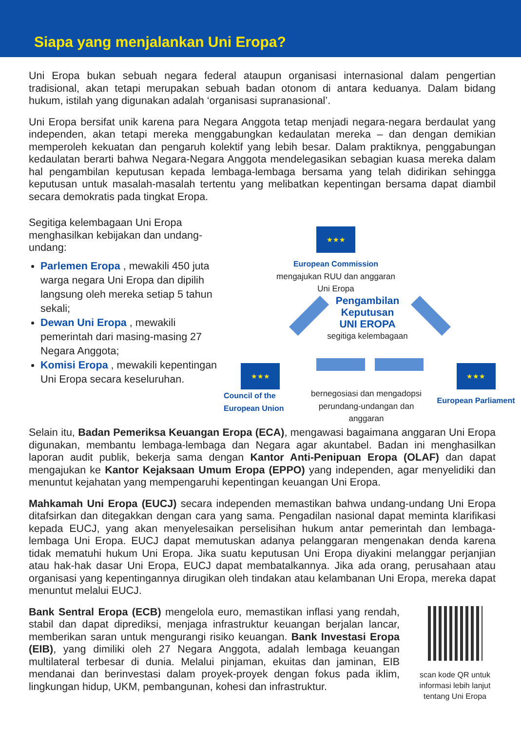Siapa yang menjalankan Uni Eropa?
Uni Eropa bukan sebuah negara federal ataupun organisasi internasional dalam pengertian tradisional, akan tetapi merupakan sebuah badan otonom di antara keduanya. Dalam bidang hukum, istilah yang digunakan adalah ‘organisasi supranasional’.
Uni Eropa bersifat unik karena para Negara Anggota tetap menjadi negara-negara berdaulat yang independen, akan tetapi mereka menggabungkan kedaulatan mereka – dan dengan demikian memperoleh kekuatan dan pengaruh kolektif yang lebih besar. Dalam praktiknya, penggabungan kedaulatan berarti bahwa Negara-Negara Anggota mendelegasikan sebagian kuasa mereka dalam hal pengambilan keputusan kepada lembaga-lembaga bersama yang telah didirikan sehingga keputusan untuk masalah-masalah tertentu yang melibatkan kepentingan bersama dapat diambil secara demokratis pada tingkat Eropa.
Segitiga kelembagaan Uni Eropa menghasilkan kebijakan dan undang-undang:
Parlemen Eropa , mewakili 450 juta warga negara Uni Eropa dan dipilih langsung oleh mereka setiap 5 tahun sekali;
Dewan Uni Eropa , mewakili pemerintah dari masing-masing 27 Negara Anggota;
Komisi Eropa , mewakili kepentingan Uni Eropa secara keseluruhan.
★★★
European Commission
mengajukan RUU dan anggaran Uni Eropa
Pengambilan
Keputusan
UNI EROPA
segitiga kelembagaan
★★★
Council of the
European Union
bernegosiasi dan mengadopsi perundang-undangan dan anggaran
★★★
European Parliament
Selain itu, Badan Pemeriksa Keuangan Eropa (ECA), mengawasi bagaimana anggaran Uni Eropa digunakan, membantu lembaga-lembaga dan Negara agar akuntabel. Badan ini menghasilkan laporan audit publik, bekerja sama dengan Kantor Anti-Penipuan Eropa (OLAF) dan dapat mengajukan ke Kantor Kejaksaan Umum Eropa (EPPO) yang independen, agar menyelidiki dan menuntut kejahatan yang mempengaruhi kepentingan keuangan Uni Eropa.
Mahkamah Uni Eropa (EUCJ) secara independen memastikan bahwa undang-undang Uni Eropa ditafsirkan dan ditegakkan dengan cara yang sama. Pengadilan nasional dapat meminta klarifikasi kepada EUCJ, yang akan menyelesaikan perselisihan hukum antar pemerintah dan lembaga-lembaga Uni Eropa. EUCJ dapat memutuskan adanya pelanggaran mengenakan denda karena tidak mematuhi hukum Uni Eropa. Jika suatu keputusan Uni Eropa diyakini melanggar perjanjian atau hak-hak dasar Uni Eropa, EUCJ dapat membatalkannya. Jika ada orang, perusahaan atau organisasi yang kepentingannya dirugikan oleh tindakan atau kelambanan Uni Eropa, mereka dapat menuntut melalui EUCJ.
Bank Sentral Eropa (ECB) mengelola euro, memastikan inflasi yang rendah, stabil dan dapat diprediksi, menjaga infrastruktur keuangan berjalan lancar, memberikan saran untuk mengurangi risiko keuangan. Bank Investasi Eropa (EIB), yang dimiliki oleh 27 Negara Anggota, adalah lembaga keuangan multilateral terbesar di dunia. Melalui pinjaman, ekuitas dan jaminan, EIB mendanai dan berinvestasi dalam proyek-proyek dengan fokus pada iklim, lingkungan hidup, UKM, pembangunan, kohesi dan infrastruktur.
scan kode QR untuk informasi lebih lanjut tentang Uni Eropa